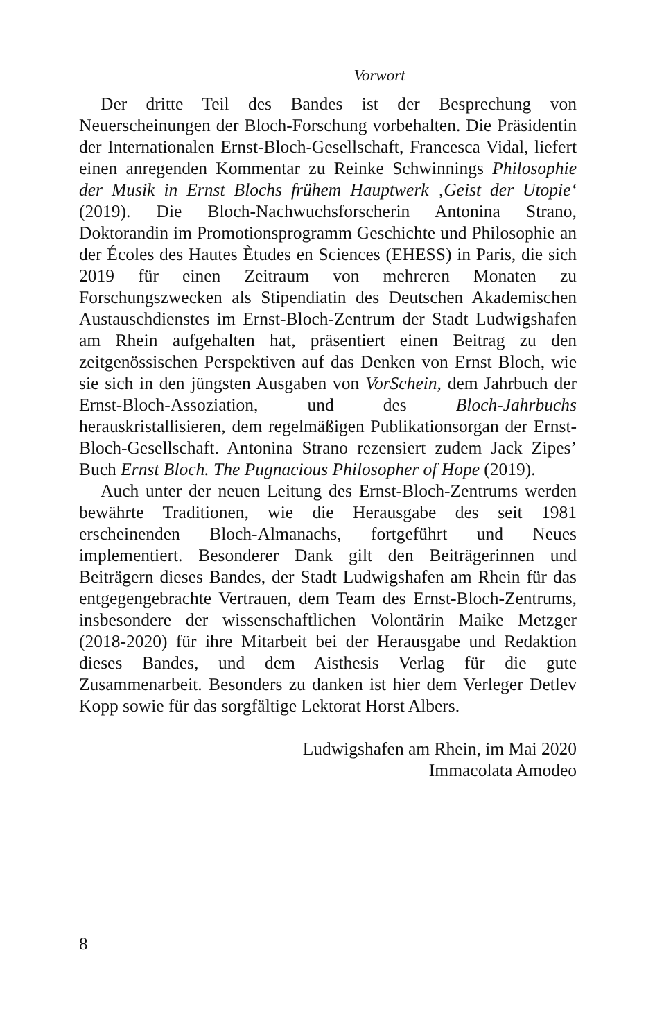Vorwort
Der dritte Teil des Bandes ist der Besprechung von Neuerscheinungen der Bloch-Forschung vorbehalten. Die Präsidentin der Internationalen Ernst-Bloch-Gesellschaft, Francesca Vidal, liefert einen anregenden Kommentar zu Reinke Schwinnings Philosophie der Musik in Ernst Blochs frühem Hauptwerk ‚Geist der Utopie‘ (2019). Die Bloch-Nachwuchsforscherin Antonina Strano, Doktorandin im Promotionsprogramm Geschichte und Philosophie an der Écoles des Hautes Ètudes en Sciences (EHESS) in Paris, die sich 2019 für einen Zeitraum von mehreren Monaten zu Forschungszwecken als Stipendiatin des Deutschen Akademischen Austauschdienstes im Ernst-Bloch-Zentrum der Stadt Ludwigshafen am Rhein aufgehalten hat, präsentiert einen Beitrag zu den zeitgenössischen Perspektiven auf das Denken von Ernst Bloch, wie sie sich in den jüngsten Ausgaben von VorSchein, dem Jahrbuch der Ernst-Bloch-Assoziation, und des Bloch-Jahrbuchs herauskristallisieren, dem regelmäßigen Publikationsorgan der Ernst-Bloch-Gesellschaft. Antonina Strano rezensiert zudem Jack Zipes’ Buch Ernst Bloch. The Pugnacious Philosopher of Hope (2019).
Auch unter der neuen Leitung des Ernst-Bloch-Zentrums werden bewährte Traditionen, wie die Herausgabe des seit 1981 erscheinenden Bloch-Almanachs, fortgeführt und Neues implementiert. Besonderer Dank gilt den Beiträgerinnen und Beiträgern dieses Bandes, der Stadt Ludwigshafen am Rhein für das entgegengebrachte Vertrauen, dem Team des Ernst-Bloch-Zentrums, insbesondere der wissenschaftlichen Volontärin Maike Metzger (2018-2020) für ihre Mitarbeit bei der Herausgabe und Redaktion dieses Bandes, und dem Aisthesis Verlag für die gute Zusammenarbeit. Besonders zu danken ist hier dem Verleger Detlev Kopp sowie für das sorgfältige Lektorat Horst Albers.
Ludwigshafen am Rhein, im Mai 2020
Immacolata Amodeo
8